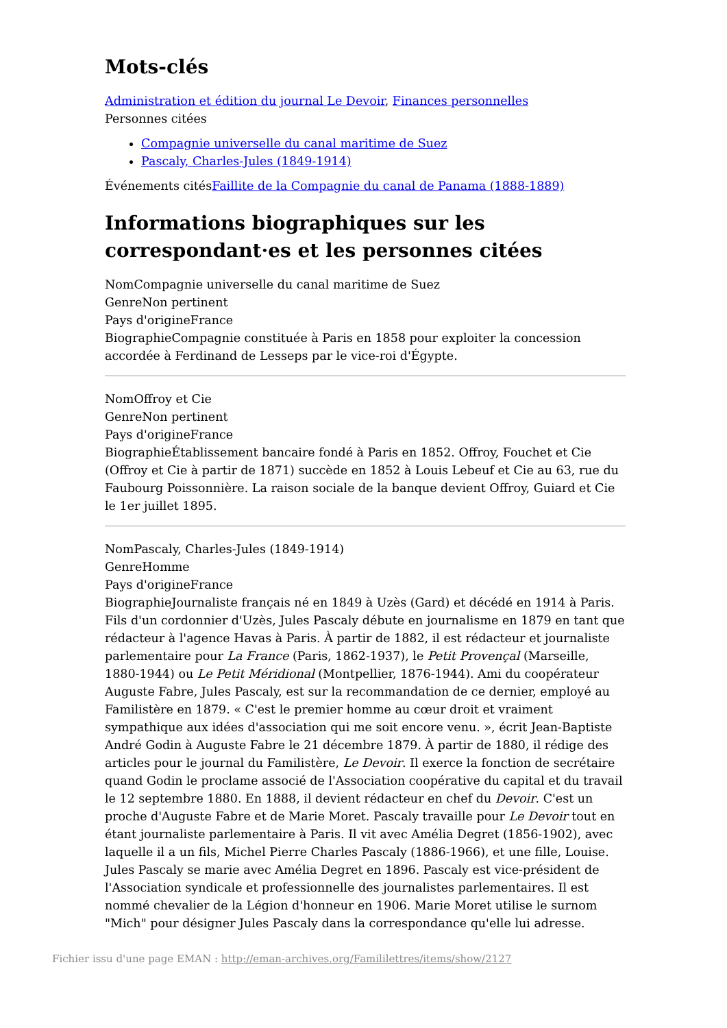Mots-clés
Administration et édition du journal Le Devoir, Finances personnelles
Personnes citées
Compagnie universelle du canal maritime de Suez
Pascaly, Charles-Jules (1849-1914)
Événements citésFaillite de la Compagnie du canal de Panama (1888-1889)
Informations biographiques sur les correspondant·es et les personnes citées
NomCompagnie universelle du canal maritime de Suez
GenreNon pertinent
Pays d'origineFrance
BiographieCompagnie constituée à Paris en 1858 pour exploiter la concession accordée à Ferdinand de Lesseps par le vice-roi d'Égypte.
NomOffroy et Cie
GenreNon pertinent
Pays d'origineFrance
BiographieÉtablissement bancaire fondé à Paris en 1852. Offroy, Fouchet et Cie (Offroy et Cie à partir de 1871) succède en 1852 à Louis Lebeuf et Cie au 63, rue du Faubourg Poissonnière. La raison sociale de la banque devient Offroy, Guiard et Cie le 1er juillet 1895.
NomPascaly, Charles-Jules (1849-1914)
GenreHomme
Pays d'origineFrance
BiographieJournaliste français né en 1849 à Uzès (Gard) et décédé en 1914 à Paris. Fils d'un cordonnier d'Uzès, Jules Pascaly débute en journalisme en 1879 en tant que rédacteur à l'agence Havas à Paris. À partir de 1882, il est rédacteur et journaliste parlementaire pour La France (Paris, 1862-1937), le Petit Provençal (Marseille, 1880-1944) ou Le Petit Méridional (Montpellier, 1876-1944). Ami du coopérateur Auguste Fabre, Jules Pascaly, est sur la recommandation de ce dernier, employé au Familistère en 1879. « C'est le premier homme au cœur droit et vraiment sympathique aux idées d'association qui me soit encore venu. », écrit Jean-Baptiste André Godin à Auguste Fabre le 21 décembre 1879. À partir de 1880, il rédige des articles pour le journal du Familistère, Le Devoir. Il exerce la fonction de secrétaire quand Godin le proclame associé de l'Association coopérative du capital et du travail le 12 septembre 1880. En 1888, il devient rédacteur en chef du Devoir. C'est un proche d'Auguste Fabre et de Marie Moret. Pascaly travaille pour Le Devoir tout en étant journaliste parlementaire à Paris. Il vit avec Amélia Degret (1856-1902), avec laquelle il a un fils, Michel Pierre Charles Pascaly (1886-1966), et une fille, Louise. Jules Pascaly se marie avec Amélia Degret en 1896. Pascaly est vice-président de l'Association syndicale et professionnelle des journalistes parlementaires. Il est nommé chevalier de la Légion d'honneur en 1906. Marie Moret utilise le surnom "Mich" pour désigner Jules Pascaly dans la correspondance qu'elle lui adresse.
Fichier issu d'une page EMAN : http://eman-archives.org/Famililettres/items/show/2127